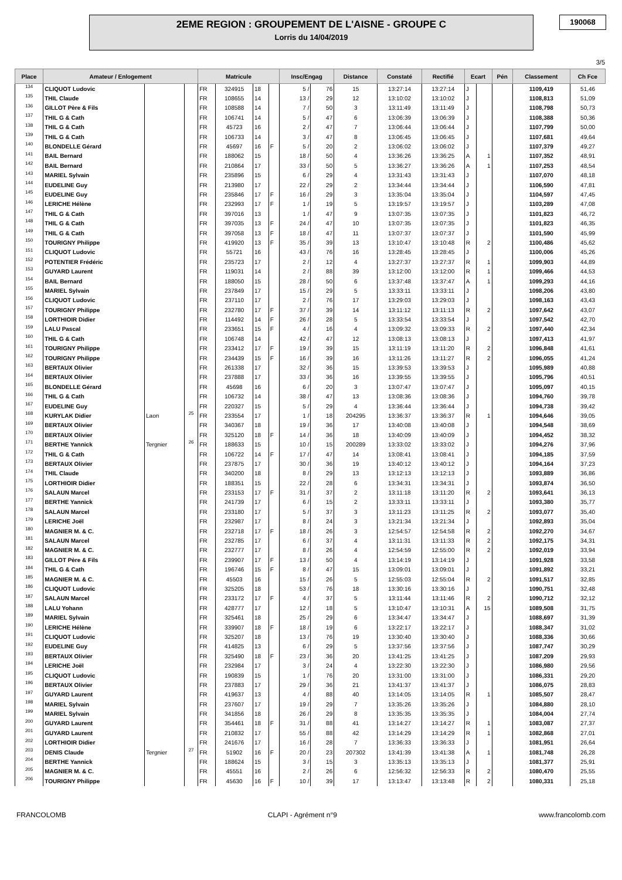2EME REGION : GROUPEMENT DE L'AISNE - GROUPE C
Lorris du 14/04/2019
190068
3/5
| Place | Amateur / Enlogement | | | Matricule | | | | Insc/Engag | | Distance | Constaté | Rectifié | Ecart | | Pén | Classement | Ch Fce |
| --- | --- | --- | --- | --- | --- | --- | --- | --- | --- | --- | --- | --- | --- | --- | --- | --- | --- |
| 134 | CLIQUOT Ludovic | | | FR | 324915 | 18 | | 5 / | 76 | 15 | 13:27:14 | 13:27:14 | J | | | 1109,419 | 51,46 |
| 135 | THIL Claude | | | FR | 108655 | 14 | | 13 / | 29 | 12 | 13:10:02 | 13:10:02 | J | | | 1108,813 | 51,09 |
| 136 | GILLOT Père & Fils | | | FR | 108588 | 14 | | 7 / | 50 | 3 | 13:11:49 | 13:11:49 | J | | | 1108,798 | 50,73 |
| 137 | THIL G & Cath | | | FR | 106741 | 14 | | 5 / | 47 | 6 | 13:06:39 | 13:06:39 | J | | | 1108,388 | 50,36 |
| 138 | THIL G & Cath | | | FR | 45723 | 16 | | 2 / | 47 | 7 | 13:06:44 | 13:06:44 | J | | | 1107,799 | 50,00 |
| 139 | THIL G & Cath | | | FR | 106733 | 14 | | 3 / | 47 | 8 | 13:06:45 | 13:06:45 | J | | | 1107,681 | 49,64 |
| 140 | BLONDELLE Gérard | | | FR | 45697 | 16 | F | 5 / | 20 | 2 | 13:06:02 | 13:06:02 | J | | | 1107,379 | 49,27 |
| 141 | BAIL Bernard | | | FR | 188062 | 15 | | 18 / | 50 | 4 | 13:36:26 | 13:36:25 | A | 1 | | 1107,352 | 48,91 |
| 142 | BAIL Bernard | | | FR | 210864 | 17 | | 33 / | 50 | 5 | 13:36:27 | 13:36:26 | A | 1 | | 1107,253 | 48,54 |
| 143 | MARIEL Sylvain | | | FR | 235896 | 15 | | 6 / | 29 | 4 | 13:31:43 | 13:31:43 | J | | | 1107,070 | 48,18 |
| 144 | EUDELINE Guy | | | FR | 213980 | 17 | | 22 / | 29 | 2 | 13:34:44 | 13:34:44 | J | | | 1106,590 | 47,81 |
| 145 | EUDELINE Guy | | | FR | 235846 | 17 | F | 16 / | 29 | 3 | 13:35:04 | 13:35:04 | J | | | 1104,597 | 47,45 |
| 146 | LERICHE Hélène | | | FR | 232993 | 17 | F | 1 / | 19 | 5 | 13:19:57 | 13:19:57 | J | | | 1103,289 | 47,08 |
| 147 | THIL G & Cath | | | FR | 397016 | 13 | | 1 / | 47 | 9 | 13:07:35 | 13:07:35 | J | | | 1101,823 | 46,72 |
| 148 | THIL G & Cath | | | FR | 397035 | 13 | F | 24 / | 47 | 10 | 13:07:35 | 13:07:35 | J | | | 1101,823 | 46,35 |
| 149 | THIL G & Cath | | | FR | 397058 | 13 | F | 18 / | 47 | 11 | 13:07:37 | 13:07:37 | J | | | 1101,590 | 45,99 |
| 150 | TOURIGNY Philippe | | | FR | 419920 | 13 | F | 35 / | 39 | 13 | 13:10:47 | 13:10:48 | R | 2 | | 1100,486 | 45,62 |
| 151 | CLIQUOT Ludovic | | | FR | 55721 | 16 | | 43 / | 76 | 16 | 13:28:45 | 13:28:45 | J | | | 1100,006 | 45,26 |
| 152 | POTENTIER Frédéric | | | FR | 235723 | 17 | | 2 / | 12 | 4 | 13:27:37 | 13:27:37 | R | 1 | | 1099,903 | 44,89 |
| 153 | GUYARD Laurent | | | FR | 119031 | 14 | | 2 / | 88 | 39 | 13:12:00 | 13:12:00 | R | 1 | | 1099,466 | 44,53 |
| 154 | BAIL Bernard | | | FR | 188050 | 15 | | 28 / | 50 | 6 | 13:37:48 | 13:37:47 | A | 1 | | 1099,293 | 44,16 |
| 155 | MARIEL Sylvain | | | FR | 237849 | 17 | | 15 / | 29 | 5 | 13:33:11 | 13:33:11 | J | | | 1098,206 | 43,80 |
| 156 | CLIQUOT Ludovic | | | FR | 237110 | 17 | | 2 / | 76 | 17 | 13:29:03 | 13:29:03 | J | | | 1098,163 | 43,43 |
| 157 | TOURIGNY Philippe | | | FR | 232780 | 17 | F | 37 / | 39 | 14 | 13:11:12 | 13:11:13 | R | 2 | | 1097,642 | 43,07 |
| 158 | LORTHIOIR Didier | | | FR | 114492 | 14 | F | 26 / | 28 | 5 | 13:33:54 | 13:33:54 | J | | | 1097,542 | 42,70 |
| 159 | LALU Pascal | | | FR | 233651 | 15 | F | 4 / | 16 | 4 | 13:09:32 | 13:09:33 | R | 2 | | 1097,440 | 42,34 |
| 160 | THIL G & Cath | | | FR | 106748 | 14 | | 42 / | 47 | 12 | 13:08:13 | 13:08:13 | J | | | 1097,413 | 41,97 |
| 161 | TOURIGNY Philippe | | | FR | 233412 | 17 | F | 19 / | 39 | 15 | 13:11:19 | 13:11:20 | R | 2 | | 1096,848 | 41,61 |
| 162 | TOURIGNY Philippe | | | FR | 234439 | 15 | F | 16 / | 39 | 16 | 13:11:26 | 13:11:27 | R | 2 | | 1096,055 | 41,24 |
| 163 | BERTAUX Olivier | | | FR | 261338 | 17 | | 32 / | 36 | 15 | 13:39:53 | 13:39:53 | J | | | 1095,989 | 40,88 |
| 164 | BERTAUX Olivier | | | FR | 237888 | 17 | | 33 / | 36 | 16 | 13:39:55 | 13:39:55 | J | | | 1095,796 | 40,51 |
| 165 | BLONDELLE Gérard | | | FR | 45698 | 16 | | 6 / | 20 | 3 | 13:07:47 | 13:07:47 | J | | | 1095,097 | 40,15 |
| 166 | THIL G & Cath | | | FR | 106732 | 14 | | 38 / | 47 | 13 | 13:08:36 | 13:08:36 | J | | | 1094,760 | 39,78 |
| 167 | EUDELINE Guy | | | FR | 220327 | 15 | | 5 / | 29 | 4 | 13:36:44 | 13:36:44 | J | | | 1094,738 | 39,42 |
| 168 | KURYLAK Didier | Laon | 25 | FR | 233554 | 17 | | 1 / | 18 | 204295 | 13:36:37 | 13:36:37 | R | 1 | | 1094,646 | 39,05 |
| 169 | BERTAUX Olivier | | | FR | 340367 | 18 | | 19 / | 36 | 17 | 13:40:08 | 13:40:08 | J | | | 1094,548 | 38,69 |
| 170 | BERTAUX Olivier | | | FR | 325120 | 18 | F | 14 / | 36 | 18 | 13:40:09 | 13:40:09 | J | | | 1094,452 | 38,32 |
| 171 | BERTHE Yannick | Tergnier | 26 | FR | 188633 | 15 | | 10 / | 15 | 200289 | 13:33:02 | 13:33:02 | J | | | 1094,276 | 37,96 |
| 172 | THIL G & Cath | | | FR | 106722 | 14 | F | 17 / | 47 | 14 | 13:08:41 | 13:08:41 | J | | | 1094,185 | 37,59 |
| 173 | BERTAUX Olivier | | | FR | 237875 | 17 | | 30 / | 36 | 19 | 13:40:12 | 13:40:12 | J | | | 1094,164 | 37,23 |
| 174 | THIL Claude | | | FR | 340200 | 18 | | 8 / | 29 | 13 | 13:12:13 | 13:12:13 | J | | | 1093,889 | 36,86 |
| 175 | LORTHIOIR Didier | | | FR | 188351 | 15 | | 22 / | 28 | 6 | 13:34:31 | 13:34:31 | J | | | 1093,874 | 36,50 |
| 176 | SALAUN Marcel | | | FR | 233153 | 17 | F | 31 / | 37 | 2 | 13:11:18 | 13:11:20 | R | 2 | | 1093,641 | 36,13 |
| 177 | BERTHE Yannick | | | FR | 241739 | 17 | | 6 / | 15 | 2 | 13:33:11 | 13:33:11 | J | | | 1093,380 | 35,77 |
| 178 | SALAUN Marcel | | | FR | 233180 | 17 | | 5 / | 37 | 3 | 13:11:23 | 13:11:25 | R | 2 | | 1093,077 | 35,40 |
| 179 | LERICHE Joël | | | FR | 232987 | 17 | | 8 / | 24 | 3 | 13:21:34 | 13:21:34 | J | | | 1092,893 | 35,04 |
| 180 | MAGNIER M. & C. | | | FR | 232718 | 17 | F | 18 / | 26 | 3 | 12:54:57 | 12:54:58 | R | 2 | | 1092,270 | 34,67 |
| 181 | SALAUN Marcel | | | FR | 232785 | 17 | | 6 / | 37 | 4 | 13:11:31 | 13:11:33 | R | 2 | | 1092,175 | 34,31 |
| 182 | MAGNIER M. & C. | | | FR | 232777 | 17 | | 8 / | 26 | 4 | 12:54:59 | 12:55:00 | R | 2 | | 1092,019 | 33,94 |
| 183 | GILLOT Père & Fils | | | FR | 239907 | 17 | F | 13 / | 50 | 4 | 13:14:19 | 13:14:19 | J | | | 1091,928 | 33,58 |
| 184 | THIL G & Cath | | | FR | 196746 | 15 | F | 8 / | 47 | 15 | 13:09:01 | 13:09:01 | J | | | 1091,892 | 33,21 |
| 185 | MAGNIER M. & C. | | | FR | 45503 | 16 | | 15 / | 26 | 5 | 12:55:03 | 12:55:04 | R | 2 | | 1091,517 | 32,85 |
| 186 | CLIQUOT Ludovic | | | FR | 325205 | 18 | | 53 / | 76 | 18 | 13:30:16 | 13:30:16 | J | | | 1090,751 | 32,48 |
| 187 | SALAUN Marcel | | | FR | 233172 | 17 | F | 4 / | 37 | 5 | 13:11:44 | 13:11:46 | R | 2 | | 1090,712 | 32,12 |
| 188 | LALU Yohann | | | FR | 428777 | 17 | | 12 / | 18 | 5 | 13:10:47 | 13:10:31 | A | 15 | | 1089,508 | 31,75 |
| 189 | MARIEL Sylvain | | | FR | 325461 | 18 | | 25 / | 29 | 6 | 13:34:47 | 13:34:47 | J | | | 1088,697 | 31,39 |
| 190 | LERICHE Hélène | | | FR | 339907 | 18 | F | 18 / | 19 | 6 | 13:22:17 | 13:22:17 | J | | | 1088,347 | 31,02 |
| 191 | CLIQUOT Ludovic | | | FR | 325207 | 18 | | 13 / | 76 | 19 | 13:30:40 | 13:30:40 | J | | | 1088,336 | 30,66 |
| 192 | EUDELINE Guy | | | FR | 414825 | 13 | | 6 / | 29 | 5 | 13:37:56 | 13:37:56 | J | | | 1087,747 | 30,29 |
| 193 | BERTAUX Olivier | | | FR | 325490 | 18 | F | 23 / | 36 | 20 | 13:41:25 | 13:41:25 | J | | | 1087,209 | 29,93 |
| 194 | LERICHE Joël | | | FR | 232984 | 17 | | 3 / | 24 | 4 | 13:22:30 | 13:22:30 | J | | | 1086,980 | 29,56 |
| 195 | CLIQUOT Ludovic | | | FR | 190839 | 15 | | 1 / | 76 | 20 | 13:31:00 | 13:31:00 | J | | | 1086,331 | 29,20 |
| 196 | BERTAUX Olivier | | | FR | 237883 | 17 | | 29 / | 36 | 21 | 13:41:37 | 13:41:37 | J | | | 1086,075 | 28,83 |
| 197 | GUYARD Laurent | | | FR | 419637 | 13 | | 4 / | 88 | 40 | 13:14:05 | 13:14:05 | R | 1 | | 1085,507 | 28,47 |
| 198 | MARIEL Sylvain | | | FR | 237607 | 17 | | 19 / | 29 | 7 | 13:35:26 | 13:35:26 | J | | | 1084,880 | 28,10 |
| 199 | MARIEL Sylvain | | | FR | 341856 | 18 | | 26 / | 29 | 8 | 13:35:35 | 13:35:35 | J | | | 1084,004 | 27,74 |
| 200 | GUYARD Laurent | | | FR | 354461 | 18 | F | 31 / | 88 | 41 | 13:14:27 | 13:14:27 | R | 1 | | 1083,087 | 27,37 |
| 201 | GUYARD Laurent | | | FR | 210832 | 17 | | 55 / | 88 | 42 | 13:14:29 | 13:14:29 | R | 1 | | 1082,868 | 27,01 |
| 202 | LORTHIOIR Didier | | | FR | 241676 | 17 | | 16 / | 28 | 7 | 13:36:33 | 13:36:33 | J | | | 1081,951 | 26,64 |
| 203 | DENIS Claude | Tergnier | 27 | FR | 51902 | 16 | F | 20 / | 23 | 207302 | 13:41:39 | 13:41:38 | A | 1 | | 1081,748 | 26,28 |
| 204 | BERTHE Yannick | | | FR | 188624 | 15 | | 3 / | 15 | 3 | 13:35:13 | 13:35:13 | J | | | 1081,377 | 25,91 |
| 205 | MAGNIER M. & C. | | | FR | 45551 | 16 | | 2 / | 26 | 6 | 12:56:32 | 12:56:33 | R | 2 | | 1080,470 | 25,55 |
| 206 | TOURIGNY Philippe | | | FR | 45630 | 16 | F | 10 / | 39 | 17 | 13:13:47 | 13:13:48 | R | 2 | | 1080,331 | 25,18 |
FRANCOLOMB CLAPI - Agrément n°9 www.francolomb.com